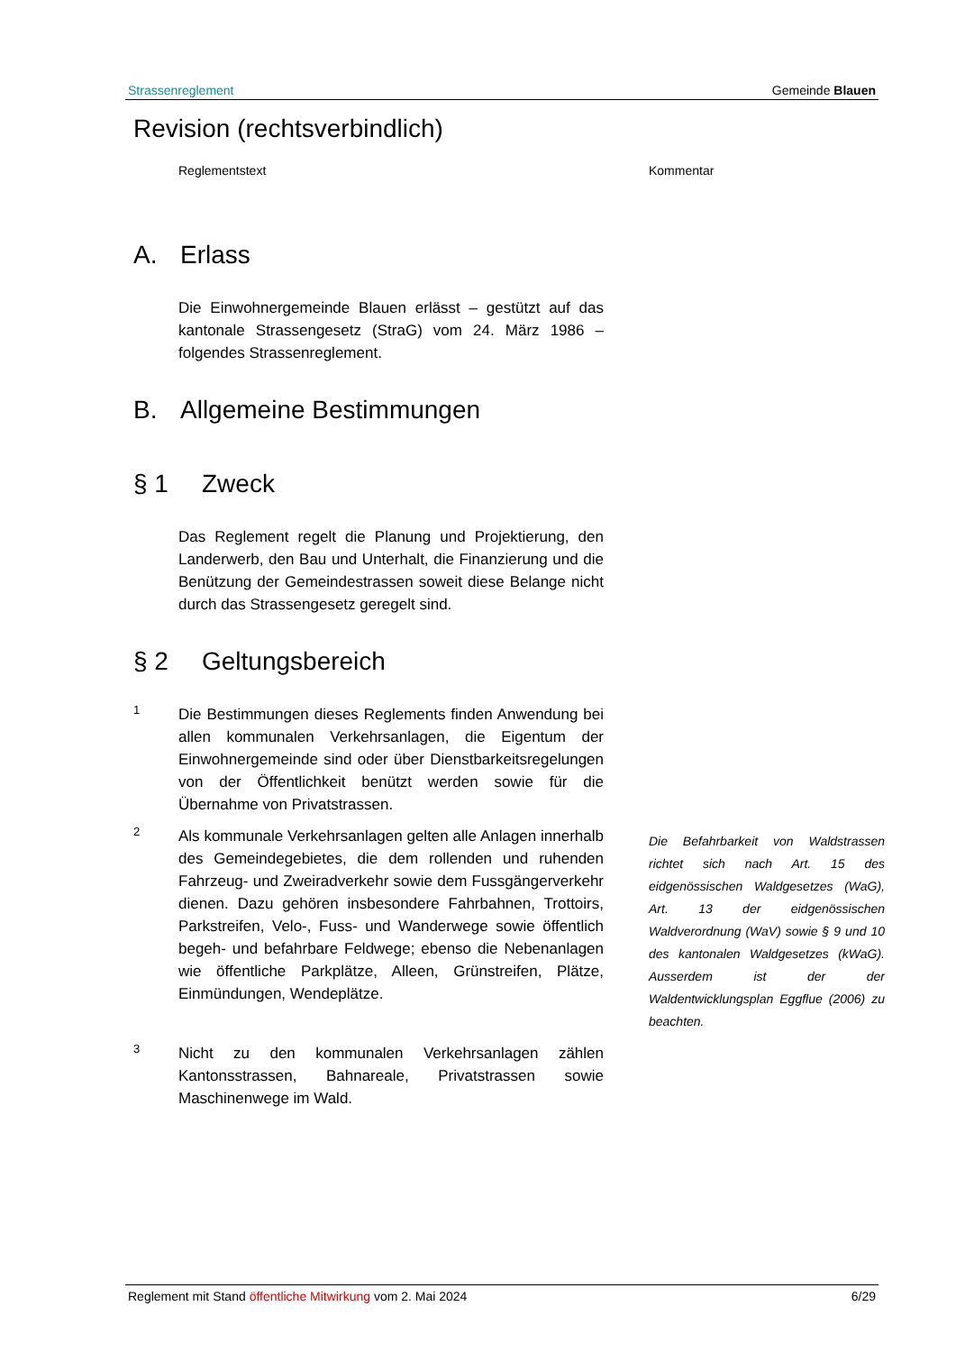Strassenreglement Gemeinde Blauen
Revision (rechtsverbindlich)
Reglementstext Kommentar
A. Erlass
Die Einwohnergemeinde Blauen erlässt – gestützt auf das kantonale Strassengesetz (StraG) vom 24. März 1986 – folgendes Strassenreglement.
B. Allgemeine Bestimmungen
§ 1 Zweck
Das Reglement regelt die Planung und Projektierung, den Landerwerb, den Bau und Unterhalt, die Finanzierung und die Benützung der Gemeindestrassen soweit diese Belange nicht durch das Strassengesetz geregelt sind.
§ 2 Geltungsbereich
1
Die Bestimmungen dieses Reglements finden Anwendung bei allen kommunalen Verkehrsanlagen, die Eigentum der Einwohnergemeinde sind oder über Dienstbarkeitsregelungen von der Öffentlichkeit benützt werden sowie für die Übernahme von Privatstrassen.
2
Als kommunale Verkehrsanlagen gelten alle Anlagen innerhalb des Gemeindegebietes, die dem rollenden und ruhenden Fahrzeug- und Zweiradverkehr sowie dem Fussgängerverkehr dienen. Dazu gehören insbesondere Fahrbahnen, Trottoirs, Parkstreifen, Velo-, Fuss- und Wanderwege sowie öffentlich begeh- und befahrbare Feldwege; ebenso die Nebenanlagen wie öffentliche Parkplätze, Alleen, Grünstreifen, Plätze, Einmündungen, Wendeplätze.
Die Befahrbarkeit von Waldstrassen richtet sich nach Art. 15 des eidgenössischen Waldgesetzes (WaG), Art. 13 der eidgenössischen Waldverordnung (WaV) sowie § 9 und 10 des kantonalen Waldgesetzes (kWaG). Ausserdem ist der der Waldentwicklungsplan Eggflue (2006) zu beachten.
3
Nicht zu den kommunalen Verkehrsanlagen zählen Kantonsstrassen, Bahnareale, Privatstrassen sowie Maschinenwege im Wald.
Reglement mit Stand öffentliche Mitwirkung vom 2. Mai 2024 6/29